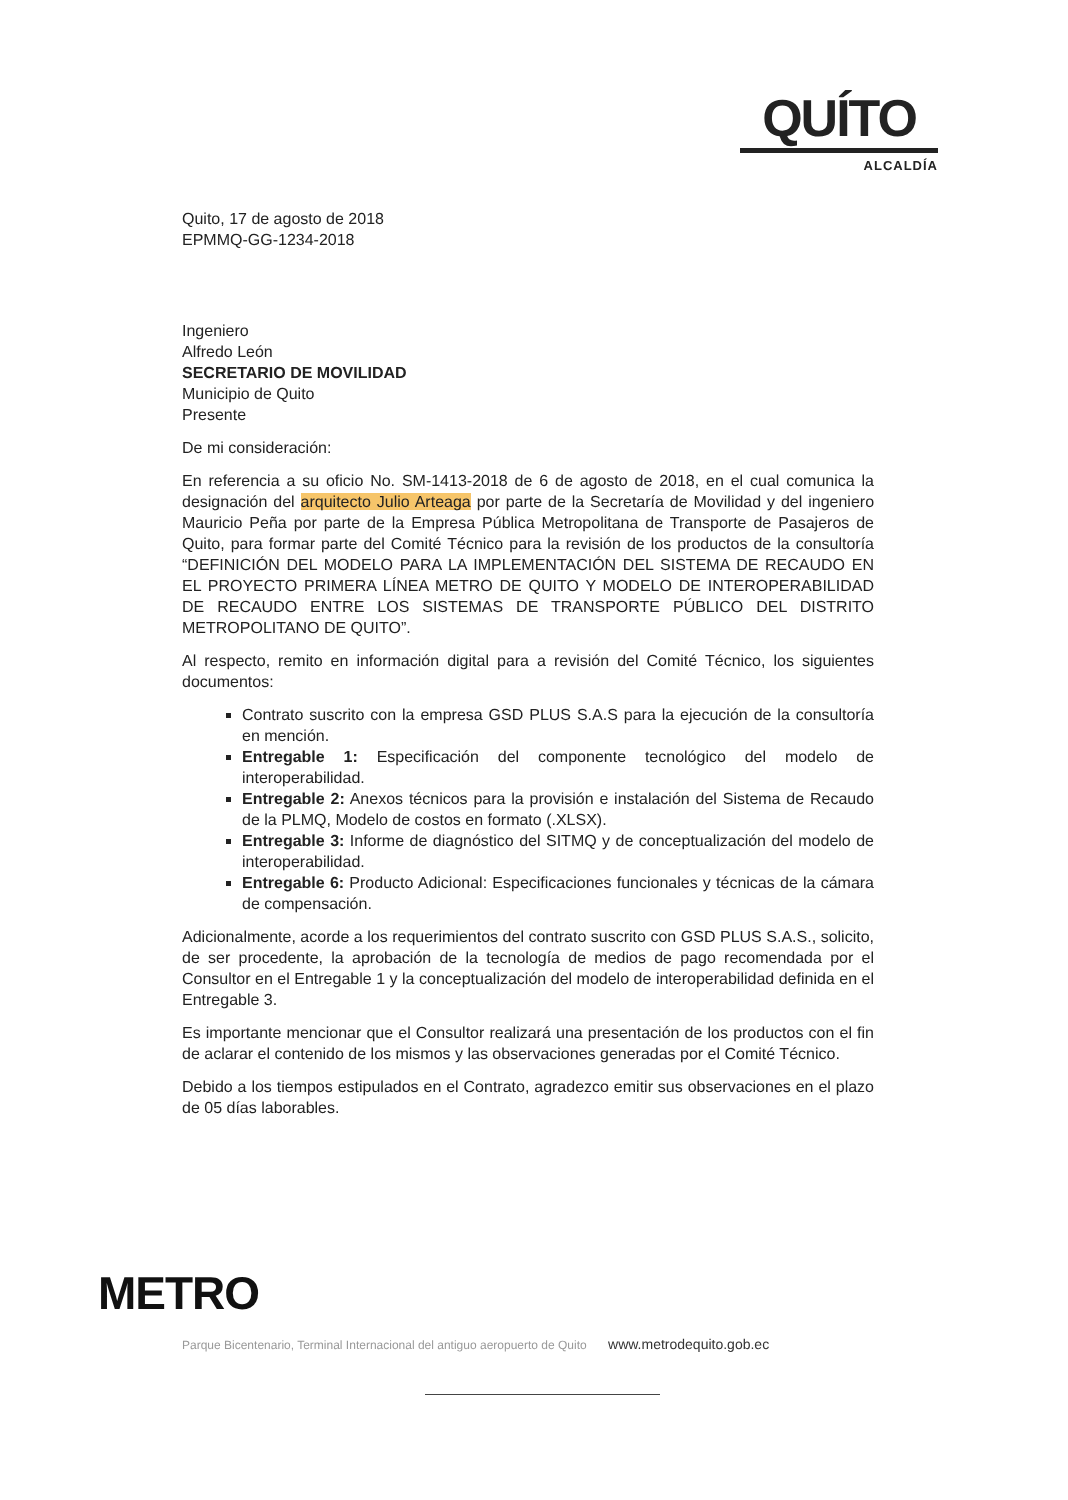QUÍTO
ALCALDÍA
Quito, 17 de agosto de 2018
EPMMQ-GG-1234-2018
Ingeniero
Alfredo León
SECRETARIO DE MOVILIDAD
Municipio de Quito
Presente
De mi consideración:
En referencia a su oficio No. SM-1413-2018 de 6 de agosto de 2018, en el cual comunica la designación del arquitecto Julio Arteaga por parte de la Secretaría de Movilidad y del ingeniero Mauricio Peña por parte de la Empresa Pública Metropolitana de Transporte de Pasajeros de Quito, para formar parte del Comité Técnico para la revisión de los productos de la consultoría “DEFINICIÓN DEL MODELO PARA LA IMPLEMENTACIÓN DEL SISTEMA DE RECAUDO EN EL PROYECTO PRIMERA LÍNEA METRO DE QUITO Y MODELO DE INTEROPERABILIDAD DE RECAUDO ENTRE LOS SISTEMAS DE TRANSPORTE PÚBLICO DEL DISTRITO METROPOLITANO DE QUITO”.
Al respecto, remito en información digital para a revisión del Comité Técnico, los siguientes documentos:
Contrato suscrito con la empresa GSD PLUS S.A.S para la ejecución de la consultoría en mención.
Entregable 1: Especificación del componente tecnológico del modelo de interoperabilidad.
Entregable 2: Anexos técnicos para la provisión e instalación del Sistema de Recaudo de la PLMQ, Modelo de costos en formato (.XLSX).
Entregable 3: Informe de diagnóstico del SITMQ y de conceptualización del modelo de interoperabilidad.
Entregable 6: Producto Adicional: Especificaciones funcionales y técnicas de la cámara de compensación.
Adicionalmente, acorde a los requerimientos del contrato suscrito con GSD PLUS S.A.S., solicito, de ser procedente, la aprobación de la tecnología de medios de pago recomendada por el Consultor en el Entregable 1 y la conceptualización del modelo de interoperabilidad definida en el Entregable 3.
Es importante mencionar que el Consultor realizará una presentación de los productos con el fin de aclarar el contenido de los mismos y las observaciones generadas por el Comité Técnico.
Debido a los tiempos estipulados en el Contrato, agradezco emitir sus observaciones en el plazo de 05 días laborables.
METRO
Parque Bicentenario, Terminal Internacional del antiguo aeropuerto de Quito www.metrodequito.gob.ec